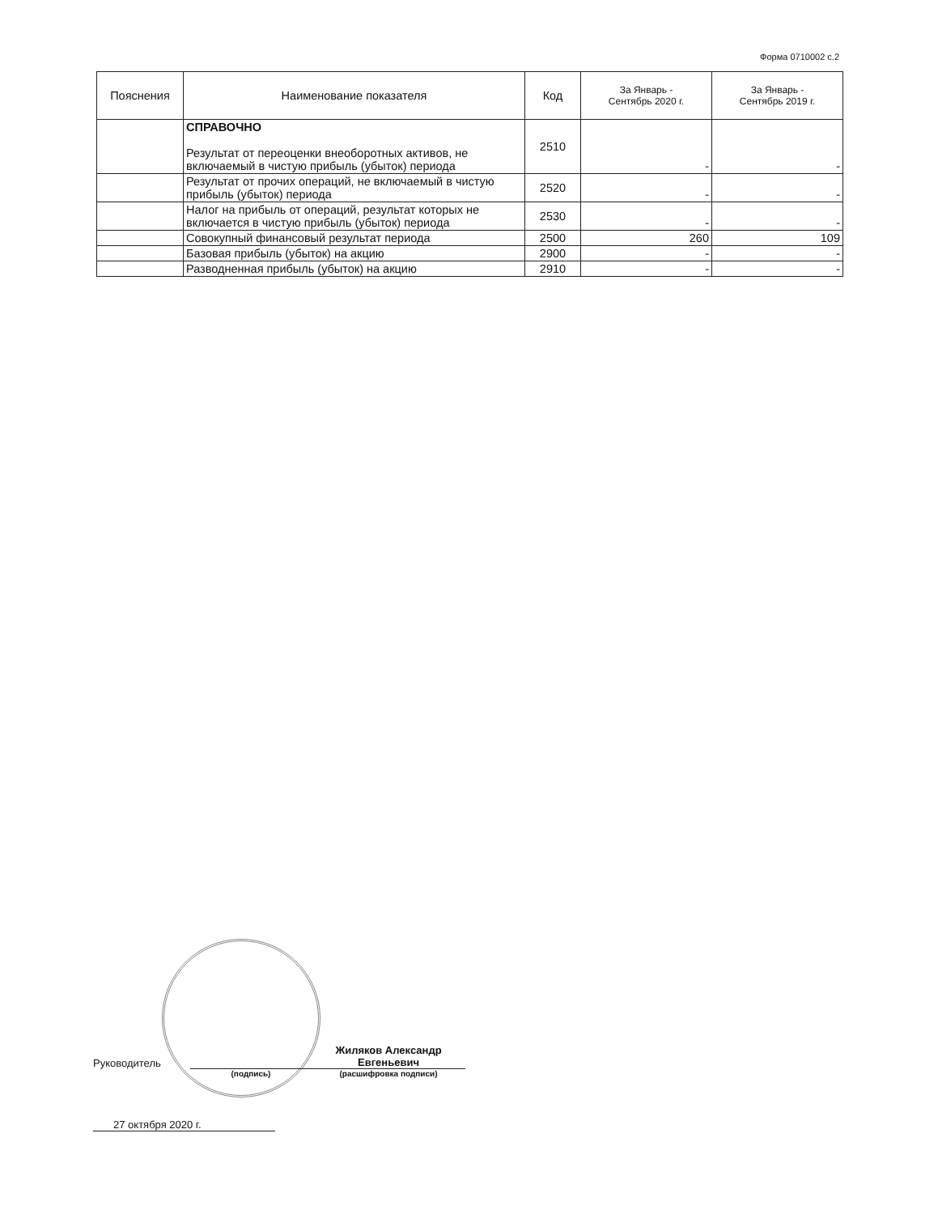Форма 0710002 с.2
| Пояснения | Наименование показателя | Код | За Январь - Сентябрь 2020 г. | За Январь - Сентябрь 2019 г. |
| --- | --- | --- | --- | --- |
| | СПРАВОЧНО Результат от переоценки внеоборотных активов, не включаемый в чистую прибыль (убыток) периода | 2510 | - | - |
| | Результат от прочих операций, не включаемый в чистую прибыль (убыток) периода | 2520 | - | - |
| | Налог на прибыль от операций, результат которых не включается в чистую прибыль (убыток) периода | 2530 | - | - |
| | Совокупный финансовый результат периода | 2500 | 260 | 109 |
| | Базовая прибыль (убыток) на акцию | 2900 | - | - |
| | Разводненная прибыль (убыток) на акцию | 2910 | - | - |
Руководитель Жиляков Александр Евгеньевич
(подпись) (расшифровка подписи)
27 октября 2020 г.